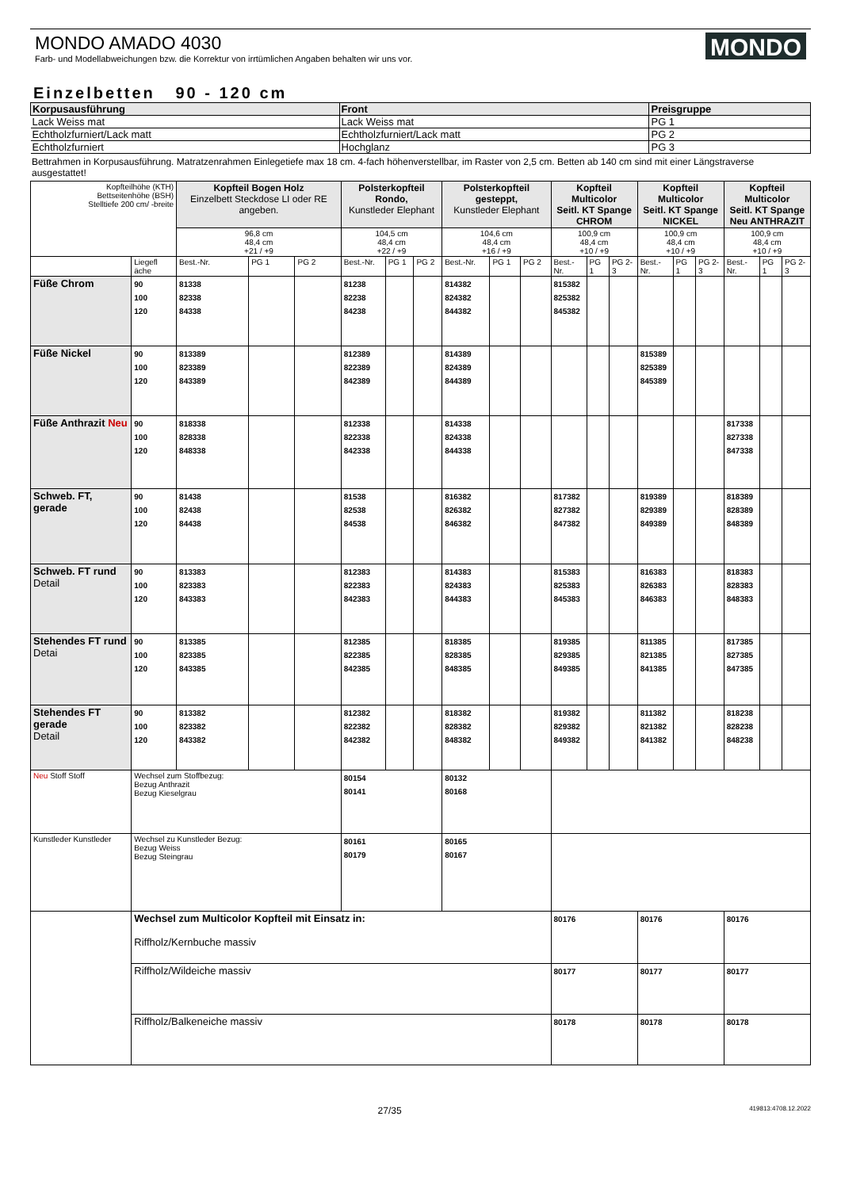MONDO AMADO 4030
Farb- und Modellabweichungen bzw. die Korrektur von irrtümlichen Angaben behalten wir uns vor.
MONDO
Einzelbetten 90 - 120 cm
| Korpusausführung | Front | Preisgruppe |
| --- | --- | --- |
| Lack Weiss mat | Lack Weiss mat | PG 1 |
| Echtholzfurniert/Lack matt | Echtholzfurniert/Lack matt | PG 2 |
| Echtholzfurniert | Hochglanz | PG 3 |
Bettrahmen in Korpusausführung. Matratzenrahmen Einlegetiefe max 18 cm. 4-fach höhenverstellbar, im Raster von 2,5 cm. Betten ab 140 cm sind mit einer Längstraverse ausgestattet!
| Kopfteilhöhe (KTH) Bettseitenhöhe (BSH) Stelltiefe 200 cm/ -breite | | Kopfteil Bogen Holz Einzelbett Steckdose LI oder RE angeben. | | | Polsterkopfteil Rondo, Kunstleder Elephant | | | Polsterkopfteil gesteppt, Kunstleder Elephant | | | Kopfteil Multicolor Seitl. KT Spange CHROM | | | Kopfteil Multicolor Seitl. KT Spange NICKEL | | | Kopfteil Multicolor Seitl. KT Spange Neu ANTHRAZIT | | |
| | | 96,8 cm 48,4 cm +21 / +9 | | | 104,5 cm 48,4 cm +22 / +9 | | | 104,6 cm 48,4 cm +16 / +9 | | | 100,9 cm 48,4 cm +10 / +9 | | | 100,9 cm 48,4 cm +10 / +9 | | | 100,9 cm 48,4 cm +10 / +9 | | |
| | Liegefl äche | Best.-Nr. | PG 1 | PG 2 | Best.-Nr. | PG 1 | PG 2 | Best.-Nr. | PG 1 | PG 2 | Best.-Nr. | PG 1 | PG 2-3 | Best.-Nr. | PG 1 | PG 2-3 | Best.-Nr. | PG 1 | PG 2-3 |
| Füße Chrom | 90 100 120 | 81338 82338 84338 | | | 81238 82238 84238 | | | 814382 824382 844382 | | | 815382 825382 845382 | | | | | | | | |
| Füße Nickel | 90 100 120 | 813389 823389 843389 | | | 812389 822389 842389 | | | 814389 824389 844389 | | | | | | 815389 825389 845389 | | | | | |
| Füße Anthrazit Neu | 90 100 120 | 818338 828338 848338 | | | 812338 822338 842338 | | | 814338 824338 844338 | | | | | | | | | 817338 827338 847338 | | |
| Schweb. FT, gerade | 90 100 120 | 81438 82438 84438 | | | 81538 82538 84538 | | | 816382 826382 846382 | | | 817382 827382 847382 | | | 819389 829389 849389 | | | 818389 828389 848389 | | |
| Schweb. FT rund Detail | 90 100 120 | 813383 823383 843383 | | | 812383 822383 842383 | | | 814383 824383 844383 | | | 815383 825383 845383 | | | 816383 826383 846383 | | | 818383 828383 848383 | | |
| Stehendes FT rund Detai | 90 100 120 | 813385 823385 843385 | | | 812385 822385 842385 | | | 818385 828385 848385 | | | 819385 829385 849385 | | | 811385 821385 841385 | | | 817385 827385 847385 | | |
| Stehendes FT gerade Detail | 90 100 120 | 813382 823382 843382 | | | 812382 822382 842382 | | | 818382 828382 848382 | | | 819382 829382 849382 | | | 811382 821382 841382 | | | 818238 828238 848238 | | |
| Neu Stoff Stoff | Wechsel zum Stoffbezug: Bezug Anthrazit Bezug Kieselgrau | | | | 80154 80141 | | | 80132 80168 | | | | | | | | | | | |
| Kunstleder Kunstleder | Wechsel zu Kunstleder Bezug: Bezug Weiss Bezug Steingrau | | | | 80161 80179 | | | 80165 80167 | | | | | | | | | | | |
| | Wechsel zum Multicolor Kopfteil mit Einsatz in: Riffholz/Kernbuche massiv | | | | | | | | | | 80176 | | | 80176 | | | 80176 | | |
| | Riffholz/Wildeiche massiv | | | | | | | | | | 80177 | | | 80177 | | | 80177 | | |
| | Riffholz/Balkeneiche massiv | | | | | | | | | | 80178 | | | 80178 | | | 80178 | | |
27/35 419813:4708.12.2022